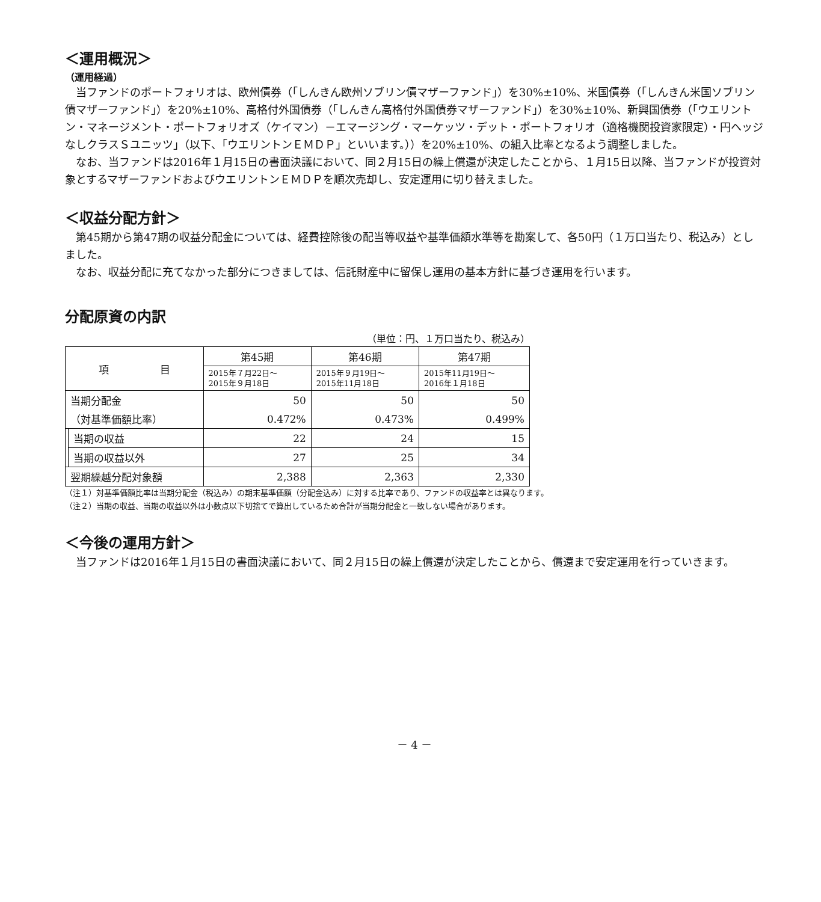＜運用概況＞
（運用経過）
当ファンドのポートフォリオは、欧州債券（「しんきん欧州ソブリン債マザーファンド」）を30%±10%、米国債券（「しんきん米国ソブリン債マザーファンド」）を20%±10%、高格付外国債券（「しんきん高格付外国債券マザーファンド」）を30%±10%、新興国債券（「ウエリントン・マネージメント・ポートフォリオズ（ケイマン）－エマージング・マーケッツ・デット・ポートフォリオ（適格機関投資家限定）・円ヘッジなしクラスＳユニッツ」（以下、「ウエリントンＥＭＤＰ」といいます。））を20%±10%、の組入比率となるよう調整しました。
なお、当ファンドは2016年１月15日の書面決議において、同２月15日の繰上償還が決定したことから、１月15日以降、当ファンドが投資対象とするマザーファンドおよびウエリントンＥＭＤＰを順次売却し、安定運用に切り替えました。
＜収益分配方針＞
第45期から第47期の収益分配金については、経費控除後の配当等収益や基準価額水準等を勘案して、各50円（１万口当たり、税込み）としました。
なお、収益分配に充てなかった部分につきましては、信託財産中に留保し運用の基本方針に基づき運用を行います。
分配原資の内訳
（単位：円、１万口当たり、税込み）
| 項 目 | | 第45期 | 第46期 | 第47期 |
| --- | --- | --- | --- | --- |
| | | 2015年７月22日～ 2015年９月18日 | 2015年９月19日～ 2015年11月18日 | 2015年11月19日～ 2016年１月18日 |
| 当期分配金 | | 50 | 50 | 50 |
| （対基準価額比率） | | 0.472% | 0.473% | 0.499% |
| | 当期の収益 | 22 | 24 | 15 |
| | 当期の収益以外 | 27 | 25 | 34 |
| 翌期繰越分配対象額 | | 2,388 | 2,363 | 2,330 |
（注１）対基準価額比率は当期分配金（税込み）の期末基準価額（分配金込み）に対する比率であり、ファンドの収益率とは異なります。
（注２）当期の収益、当期の収益以外は小数点以下切捨てで算出しているため合計が当期分配金と一致しない場合があります。
＜今後の運用方針＞
当ファンドは2016年１月15日の書面決議において、同２月15日の繰上償還が決定したことから、償還まで安定運用を行っていきます。
－ 4 －